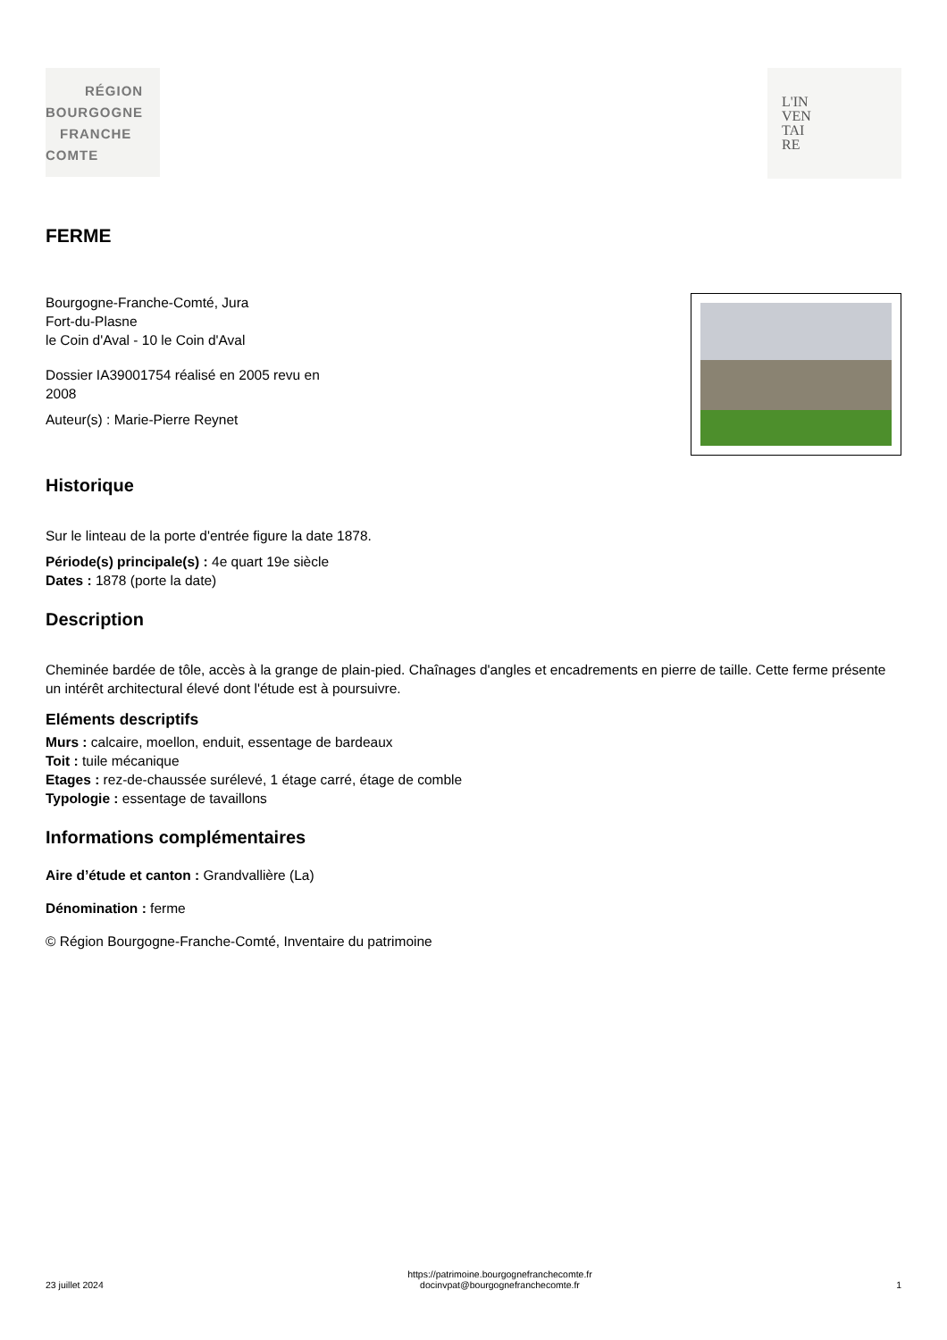RÉGION
BOURGOGNE
FRANCHE
COMTE
L'IN
VEN
TAI
RE
FERME
Bourgogne-Franche-Comté, Jura
Fort-du-Plasne
le Coin d'Aval - 10 le Coin d'Aval
Dossier IA39001754 réalisé en 2005 revu en
2008
Auteur(s) : Marie-Pierre Reynet
Historique
Sur le linteau de la porte d'entrée figure la date 1878.
Période(s) principale(s) : 4e quart 19e siècle
Dates : 1878 (porte la date)
Description
Cheminée bardée de tôle, accès à la grange de plain-pied. Chaînages d'angles et encadrements en pierre de taille. Cette ferme présente un intérêt architectural élevé dont l'étude est à poursuivre.
Eléments descriptifs
Murs : calcaire, moellon, enduit, essentage de bardeaux
Toit : tuile mécanique
Etages : rez-de-chaussée surélevé, 1 étage carré, étage de comble
Typologie : essentage de tavaillons
Informations complémentaires
Aire d’étude et canton : Grandvallière (La)
Dénomination : ferme
© Région Bourgogne-Franche-Comté, Inventaire du patrimoine
23 juillet 2024 https://patrimoine.bourgognefranchecomte.fr
docinvpat@bourgognefranchecomte.fr 1